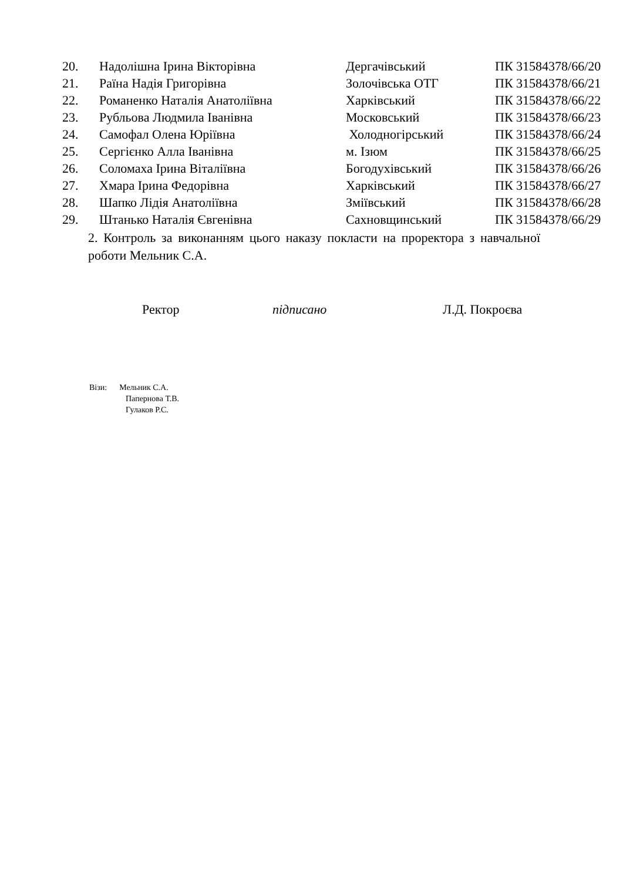| 20. | Надолішна Ірина Вікторівна | Дергачівський | ПК 31584378/66/20 |
| 21. | Раїна Надія Григорівна | Золочівська ОТГ | ПК 31584378/66/21 |
| 22. | Романенко Наталія Анатоліївна | Харківський | ПК 31584378/66/22 |
| 23. | Рубльова Людмила Іванівна | Московський | ПК 31584378/66/23 |
| 24. | Самофал Олена Юріївна | Холодногірський | ПК 31584378/66/24 |
| 25. | Сергієнко Алла Іванівна | м. Ізюм | ПК 31584378/66/25 |
| 26. | Соломаха Ірина Віталіївна | Богодухівський | ПК 31584378/66/26 |
| 27. | Хмара Ірина Федорівна | Харківський | ПК 31584378/66/27 |
| 28. | Шапко Лідія Анатоліївна | Зміївський | ПК 31584378/66/28 |
| 29. | Штанько Наталія Євгенівна | Сахновщинський | ПК 31584378/66/29 |
2. Контроль за виконанням цього наказу покласти на проректора з навчальної роботи Мельник С.А.
Ректор підписано Л.Д. Покроєва
Візи: Мельник С.А.
Папернова Т.В.
Гулаков Р.С.